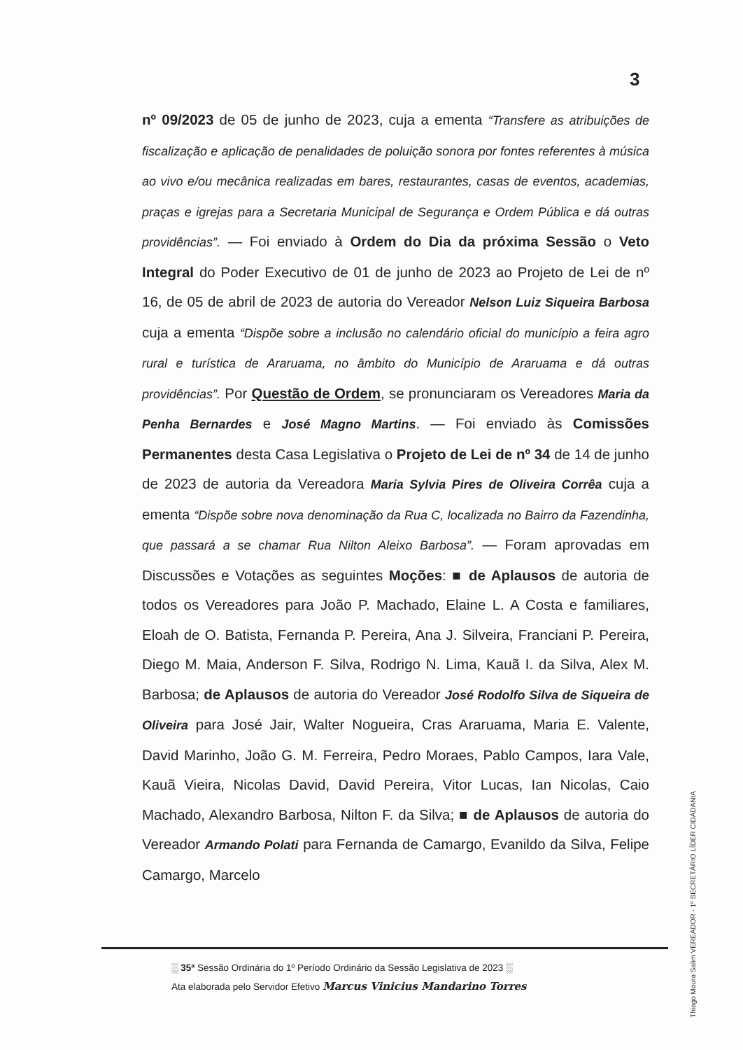3
nº 09/2023 de 05 de junho de 2023, cuja a ementa “Transfere as atribuições de fiscalização e aplicação de penalidades de poluição sonora por fontes referentes à música ao vivo e/ou mecânica realizadas em bares, restaurantes, casas de eventos, academias, praças e igrejas para a Secretaria Municipal de Segurança e Ordem Pública e dá outras providências”. — Foi enviado à Ordem do Dia da próxima Sessão o Veto Integral do Poder Executivo de 01 de junho de 2023 ao Projeto de Lei de nº 16, de 05 de abril de 2023 de autoria do Vereador Nelson Luiz Siqueira Barbosa cuja a ementa “Dispõe sobre a inclusão no calendário oficial do município a feira agro rural e turística de Araruama, no âmbito do Município de Araruama e dá outras providências”. Por Questão de Ordem, se pronunciaram os Vereadores Maria da Penha Bernardes e José Magno Martins. — Foi enviado às Comissões Permanentes desta Casa Legislativa o Projeto de Lei de nº 34 de 14 de junho de 2023 de autoria da Vereadora Maria Sylvia Pires de Oliveira Corrêa cuja a ementa “Dispõe sobre nova denominação da Rua C, localizada no Bairro da Fazendinha, que passará a se chamar Rua Nilton Aleixo Barbosa”. — Foram aprovadas em Discussões e Votações as seguintes Moções: ■ de Aplausos de autoria de todos os Vereadores para João P. Machado, Elaine L. A Costa e familiares, Eloah de O. Batista, Fernanda P. Pereira, Ana J. Silveira, Franciani P. Pereira, Diego M. Maia, Anderson F. Silva, Rodrigo N. Lima, Kauã I. da Silva, Alex M. Barbosa; de Aplausos de autoria do Vereador José Rodolfo Silva de Siqueira de Oliveira para José Jair, Walter Nogueira, Cras Araruama, Maria E. Valente, David Marinho, João G. M. Ferreira, Pedro Moraes, Pablo Campos, Iara Vale, Kauã Vieira, Nicolas David, David Pereira, Vitor Lucas, Ian Nicolas, Caio Machado, Alexandro Barbosa, Nilton F. da Silva; ■ de Aplausos de autoria do Vereador Armando Polati para Fernanda de Camargo, Evanildo da Silva, Felipe Camargo, Marcelo
Thiago Moura Salim VEREADOR - 1º SECRETÁRIO LÍDER CIDADANIA
░ 35ª Sessão Ordinária do 1º Período Ordinário da Sessão Legislativa de 2023 ░
Ata elaborada pelo Servidor Efetivo Marcus Vinicius Mandarino Torres